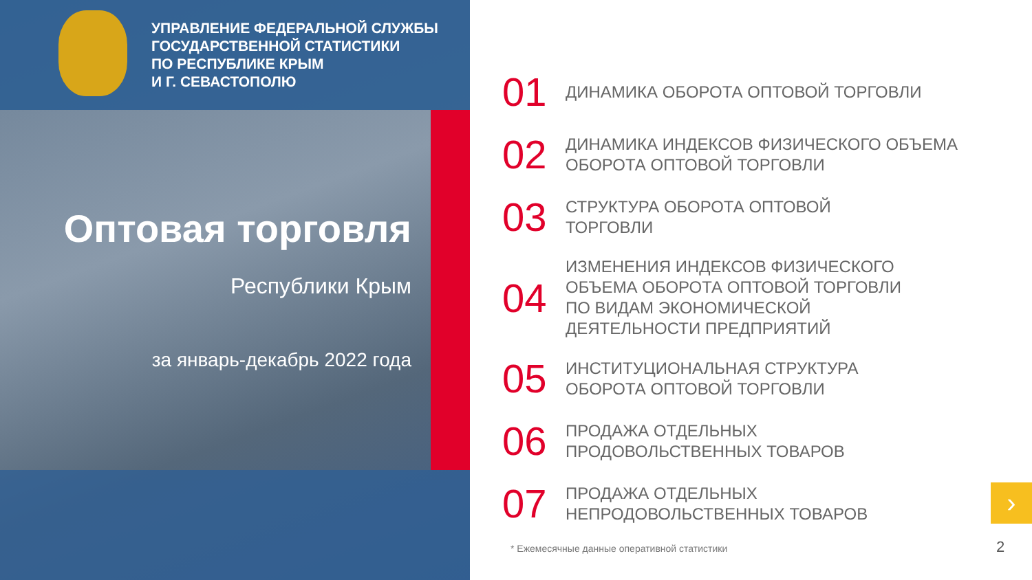УПРАВЛЕНИЕ ФЕДЕРАЛЬНОЙ СЛУЖБЫ
ГОСУДАРСТВЕННОЙ СТАТИСТИКИ
ПО РЕСПУБЛИКЕ КРЫМ
И Г. СЕВАСТОПОЛЮ
Оптовая торговля
Республики Крым
за январь-декабрь 2022 года
01
ДИНАМИКА ОБОРОТА ОПТОВОЙ ТОРГОВЛИ
02
ДИНАМИКА ИНДЕКСОВ ФИЗИЧЕСКОГО ОБЪЕМА
ОБОРОТА ОПТОВОЙ ТОРГОВЛИ
03
СТРУКТУРА ОБОРОТА ОПТОВОЙ
ТОРГОВЛИ
04
ИЗМЕНЕНИЯ ИНДЕКСОВ ФИЗИЧЕСКОГО
ОБЪЕМА ОБОРОТА ОПТОВОЙ ТОРГОВЛИ
ПО ВИДАМ ЭКОНОМИЧЕСКОЙ
ДЕЯТЕЛЬНОСТИ ПРЕДПРИЯТИЙ
05
ИНСТИТУЦИОНАЛЬНАЯ СТРУКТУРА
ОБОРОТА ОПТОВОЙ ТОРГОВЛИ
06
ПРОДАЖА ОТДЕЛЬНЫХ
ПРОДОВОЛЬСТВЕННЫХ ТОВАРОВ
07
ПРОДАЖА ОТДЕЛЬНЫХ
НЕПРОДОВОЛЬСТВЕННЫХ ТОВАРОВ
* Ежемесячные данные оперативной статистики
›
2